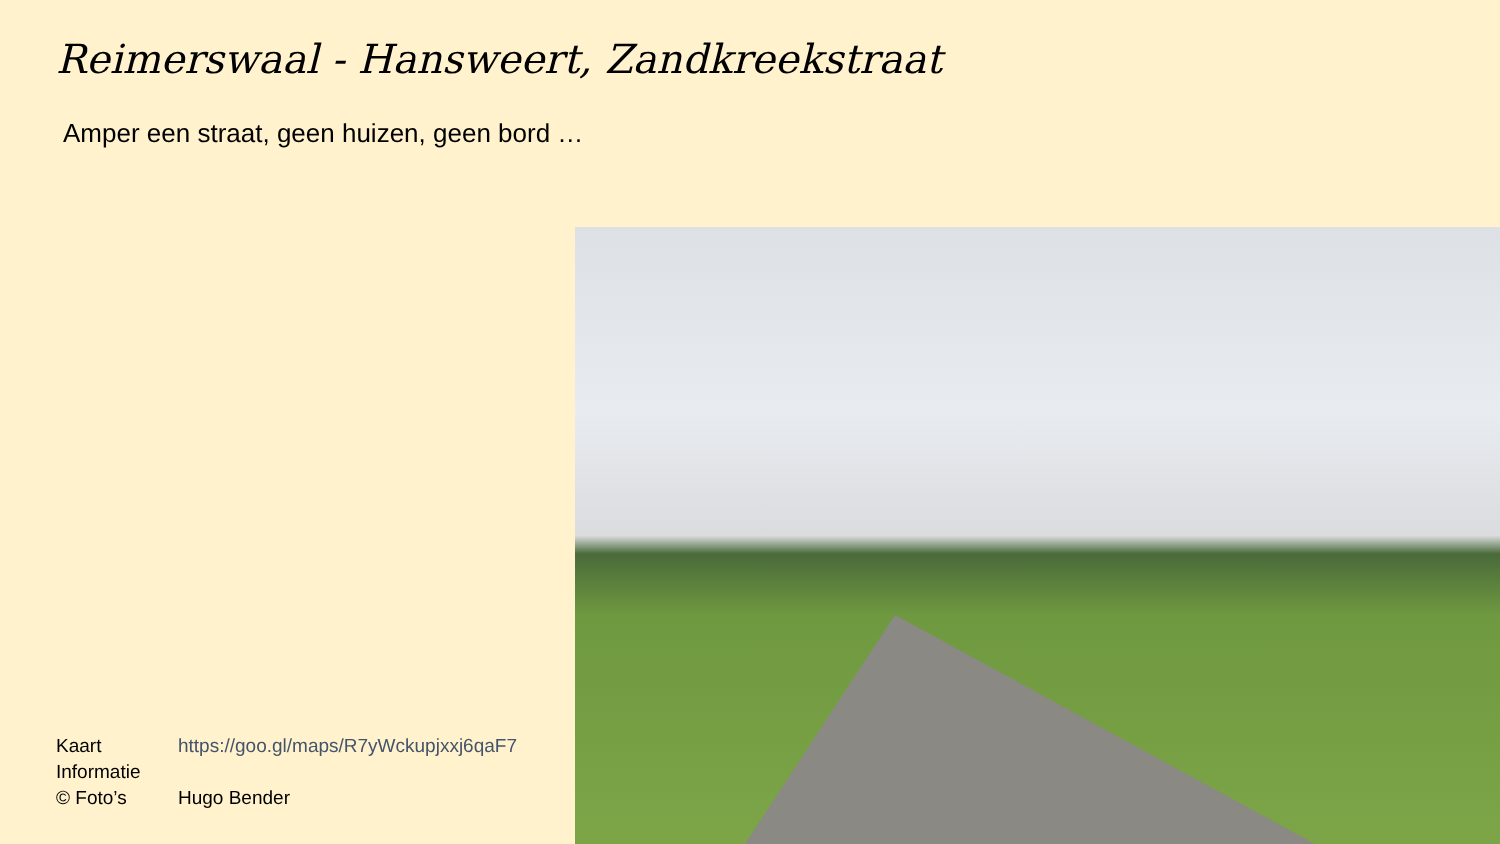Reimerswaal - Hansweert, Zandkreekstraat
Amper een straat, geen huizen, geen bord …
| Kaart | https://goo.gl/maps/R7yWckupjxxj6qaF7 |
| Informatie | |
| © Foto’s | Hugo Bender |